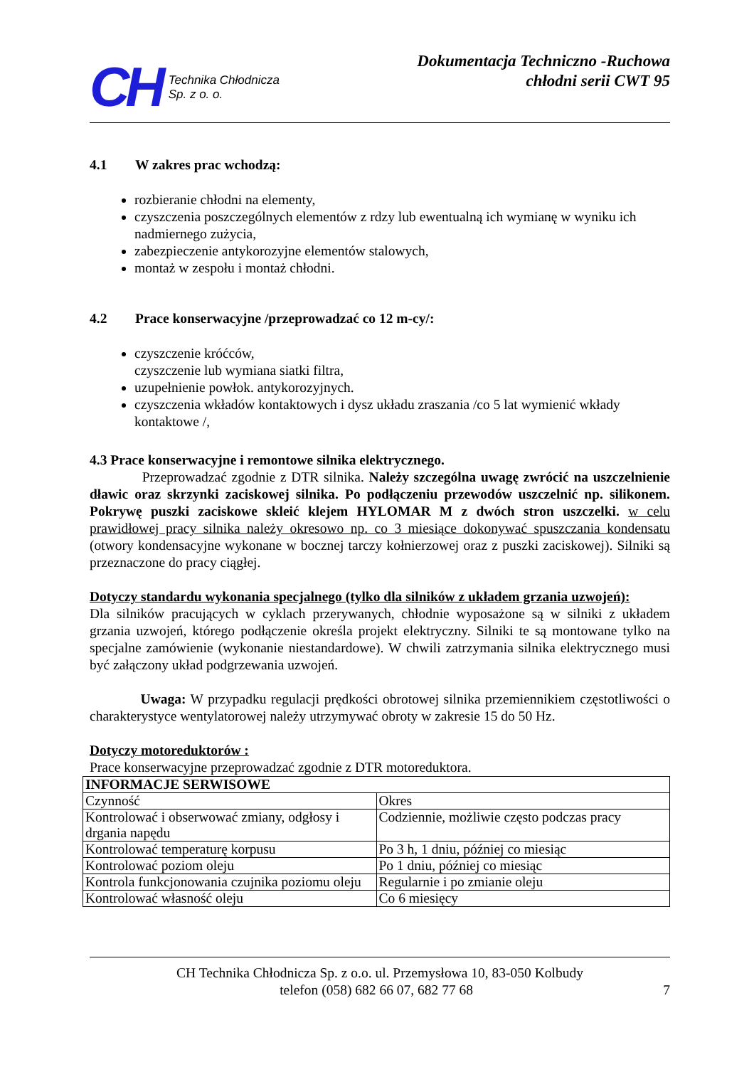CH Technika Chłodnicza
Sp. z o. o.
Dokumentacja Techniczno -Ruchowa
chłodni serii CWT 95
4.1 W zakres prac wchodzą:
rozbieranie chłodni na elementy,
czyszczenia poszczególnych elementów z rdzy lub ewentualną ich wymianę w wyniku ich nadmiernego zużycia,
zabezpieczenie antykorozyjne elementów stalowych,
montaż w zespołu i montaż chłodni.
4.2 Prace konserwacyjne /przeprowadzać co 12 m-cy/:
czyszczenie króćców,
czyszczenie lub wymiana siatki filtra,
uzupełnienie powłok. antykorozyjnych.
czyszczenia wkładów kontaktowych i dysz układu zraszania /co 5 lat wymienić wkłady kontaktowe /,
4.3 Prace konserwacyjne i remontowe silnika elektrycznego.
Przeprowadzać zgodnie z DTR silnika. Należy szczególna uwagę zwrócić na uszczelnienie dławic oraz skrzynki zaciskowej silnika. Po podłączeniu przewodów uszczelnić np. silikonem. Pokrywę puszki zaciskowe skleić klejem HYLOMAR M z dwóch stron uszczelki. w celu prawidłowej pracy silnika należy okresowo np. co 3 miesiące dokonywać spuszczania kondensatu (otwory kondensacyjne wykonane w bocznej tarczy kołnierzowej oraz z puszki zaciskowej). Silniki są przeznaczone do pracy ciągłej.
Dotyczy standardu wykonania specjalnego (tylko dla silników z układem grzania uzwojeń):
Dla silników pracujących w cyklach przerywanych, chłodnie wyposażone są w silniki z układem grzania uzwojeń, którego podłączenie określa projekt elektryczny. Silniki te są montowane tylko na specjalne zamówienie (wykonanie niestandardowe). W chwili zatrzymania silnika elektrycznego musi być załączony układ podgrzewania uzwojeń.
Uwaga: W przypadku regulacji prędkości obrotowej silnika przemiennikiem częstotliwości o charakterystyce wentylatorowej należy utrzymywać obroty w zakresie 15 do 50 Hz.
Dotyczy motoreduktorów :
Prace konserwacyjne przeprowadzać zgodnie z DTR motoreduktora.
| INFORMACJE SERWISOWE | |
| Czynność | Okres |
| Kontrolować i obserwować zmiany, odgłosy i drgania napędu | Codziennie, możliwie często podczas pracy |
| Kontrolować temperaturę korpusu | Po 3 h, 1 dniu, później co miesiąc |
| Kontrolować poziom oleju | Po 1 dniu, później co miesiąc |
| Kontrola funkcjonowania czujnika poziomu oleju | Regularnie i po zmianie oleju |
| Kontrolować własność oleju | Co 6 miesięcy |
CH Technika Chłodnicza Sp. z o.o. ul. Przemysłowa 10, 83-050 Kolbudy
telefon (058) 682 66 07, 682 77 68 7